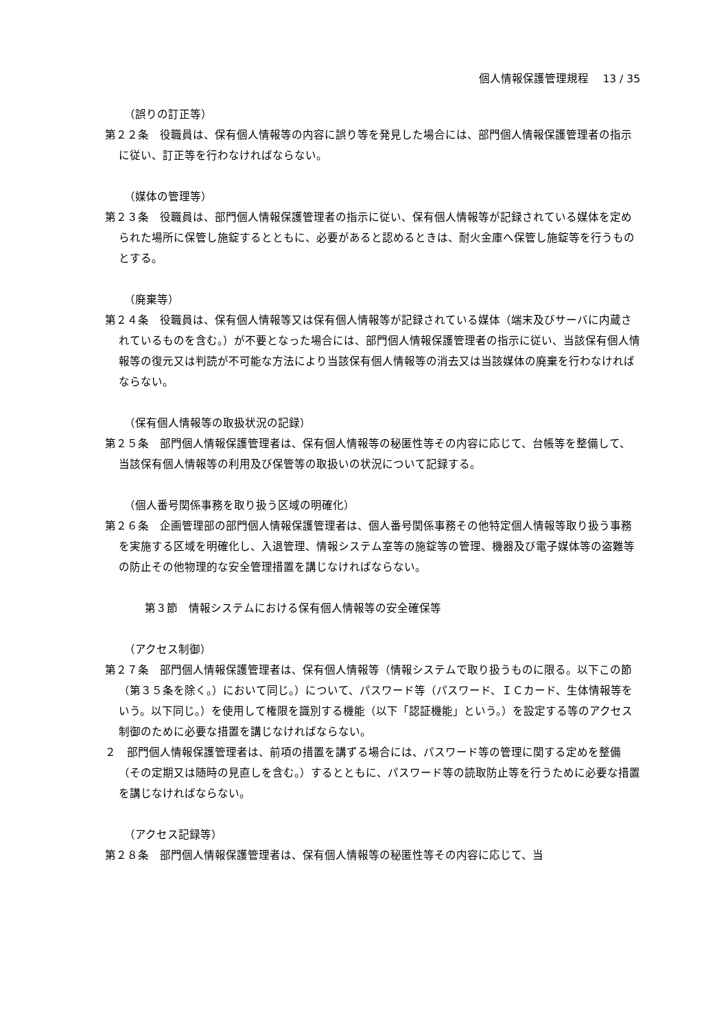個人情報保護管理規程　 13 / 35
（誤りの訂正等）
第２２条　役職員は、保有個人情報等の内容に誤り等を発見した場合には、部門個人情報保護管理者の指示に従い、訂正等を行わなければならない。
（媒体の管理等）
第２３条　役職員は、部門個人情報保護管理者の指示に従い、保有個人情報等が記録されている媒体を定められた場所に保管し施錠するとともに、必要があると認めるときは、耐火金庫へ保管し施錠等を行うものとする。
（廃棄等）
第２４条　役職員は、保有個人情報等又は保有個人情報等が記録されている媒体（端末及びサーバに内蔵されているものを含む。）が不要となった場合には、部門個人情報保護管理者の指示に従い、当該保有個人情報等の復元又は判読が不可能な方法により当該保有個人情報等の消去又は当該媒体の廃棄を行わなければならない。
（保有個人情報等の取扱状況の記録）
第２５条　部門個人情報保護管理者は、保有個人情報等の秘匿性等その内容に応じて、台帳等を整備して、当該保有個人情報等の利用及び保管等の取扱いの状況について記録する。
（個人番号関係事務を取り扱う区域の明確化）
第２６条　企画管理部の部門個人情報保護管理者は、個人番号関係事務その他特定個人情報等取り扱う事務を実施する区域を明確化し、入退管理、情報システム室等の施錠等の管理、機器及び電子媒体等の盗難等の防止その他物理的な安全管理措置を講じなければならない。
第３節　情報システムにおける保有個人情報等の安全確保等
（アクセス制御）
第２７条　部門個人情報保護管理者は、保有個人情報等（情報システムで取り扱うものに限る。以下この節（第３５条を除く。）において同じ。）について、パスワード等（パスワード、ＩＣカード、生体情報等をいう。以下同じ。）を使用して権限を識別する機能（以下「認証機能」という。）を設定する等のアクセス制御のために必要な措置を講じなければならない。
２　部門個人情報保護管理者は、前項の措置を講ずる場合には、パスワード等の管理に関する定めを整備（その定期又は随時の見直しを含む。）するとともに、パスワード等の読取防止等を行うために必要な措置を講じなければならない。
（アクセス記録等）
第２８条　部門個人情報保護管理者は、保有個人情報等の秘匿性等その内容に応じて、当